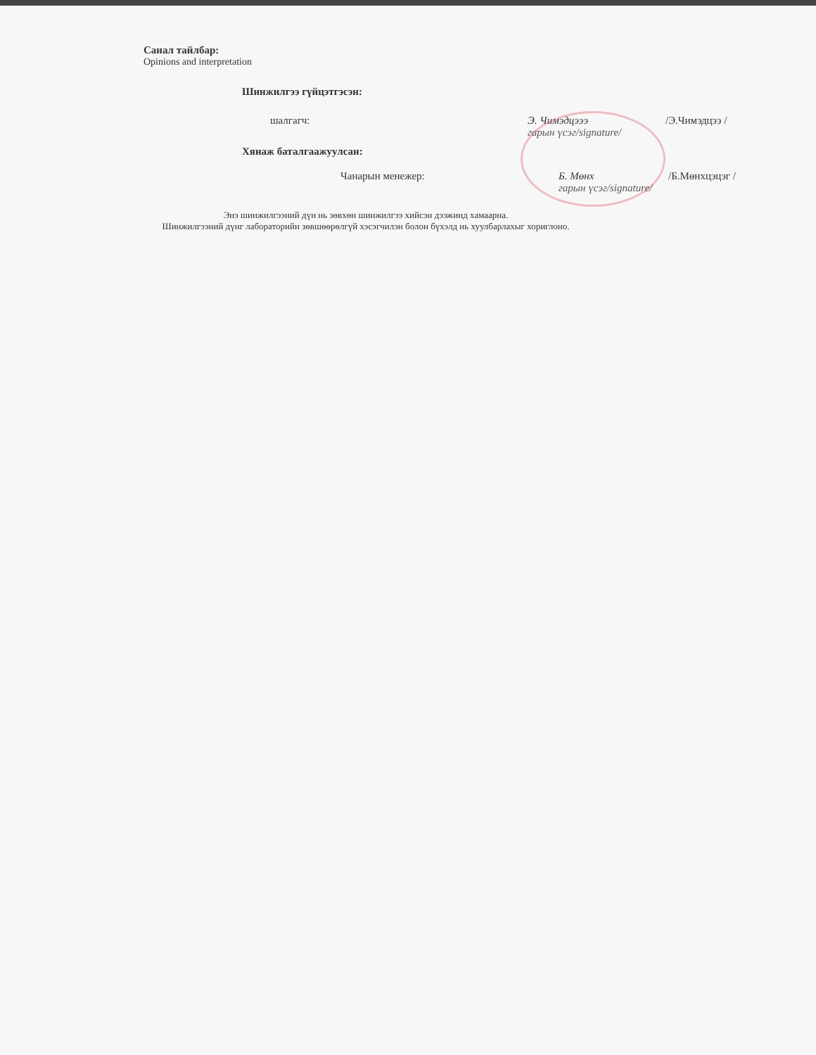Санал тайлбар:
Opinions and interpretation
Шинжилгээ гүйцэтгэсэн:
шалгагч: Э. Чимэдцэээ
гарын үсэг/signature/ /Э.Чимэдцээ /
Хянаж баталгаажуулсан:
Чанарын менежер: Б. Мөнх
гарын үсэг/signature/ /Б.Мөнхцэцэг /
Энэ шинжилгээний дүн нь зөвхөн шинжилгээ хийсэн дээжинд хамаарна.
Шинжилгээний дүнг лабораторийн зөвшөөрөлгүй хэсэгчилэн болон бүхэлд нь хуулбарлахыг хориглоно.